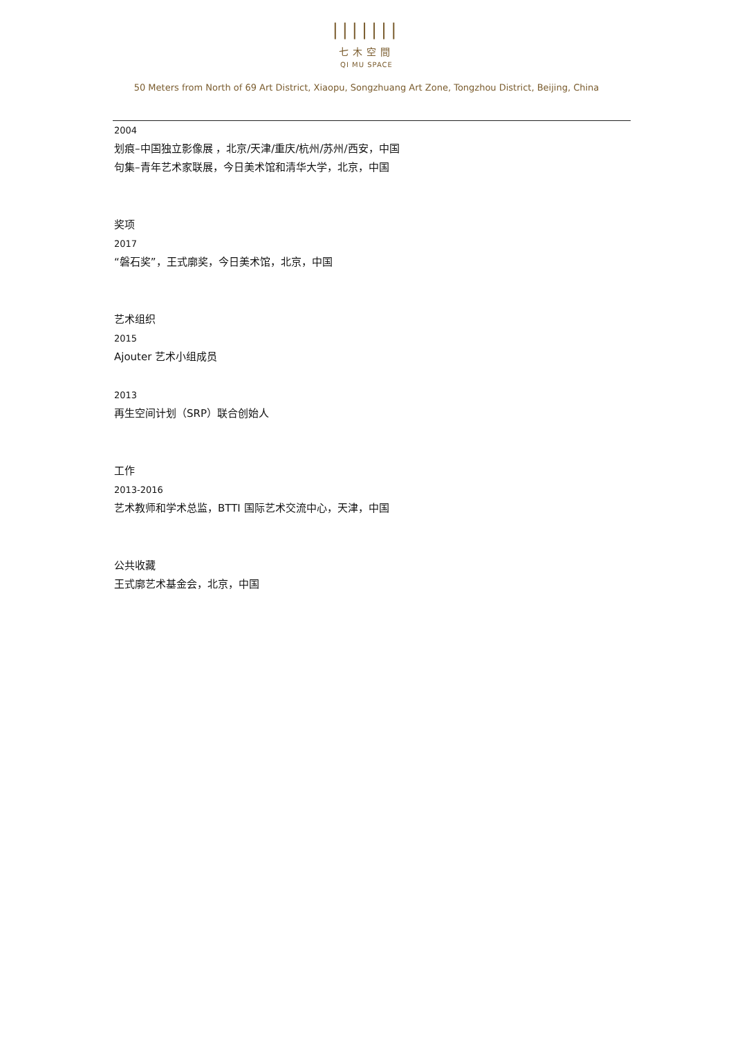|||||||
七木空間
QI MU SPACE
50 Meters from North of 69 Art District, Xiaopu, Songzhuang Art Zone, Tongzhou District, Beijing, China
2004
划痕–中国独立影像展 ，北京/天津/重庆/杭州/苏州/西安，中国
句集–青年艺术家联展，今日美术馆和清华大学，北京，中国
奖项
2017
“磐石奖”，王式廓奖，今日美术馆，北京，中国
艺术组织
2015
Ajouter 艺术小组成员
2013
再生空间计划（SRP）联合创始人
工作
2013-2016
艺术教师和学术总监，BTTI 国际艺术交流中心，天津，中国
公共收藏
王式廓艺术基金会，北京，中国